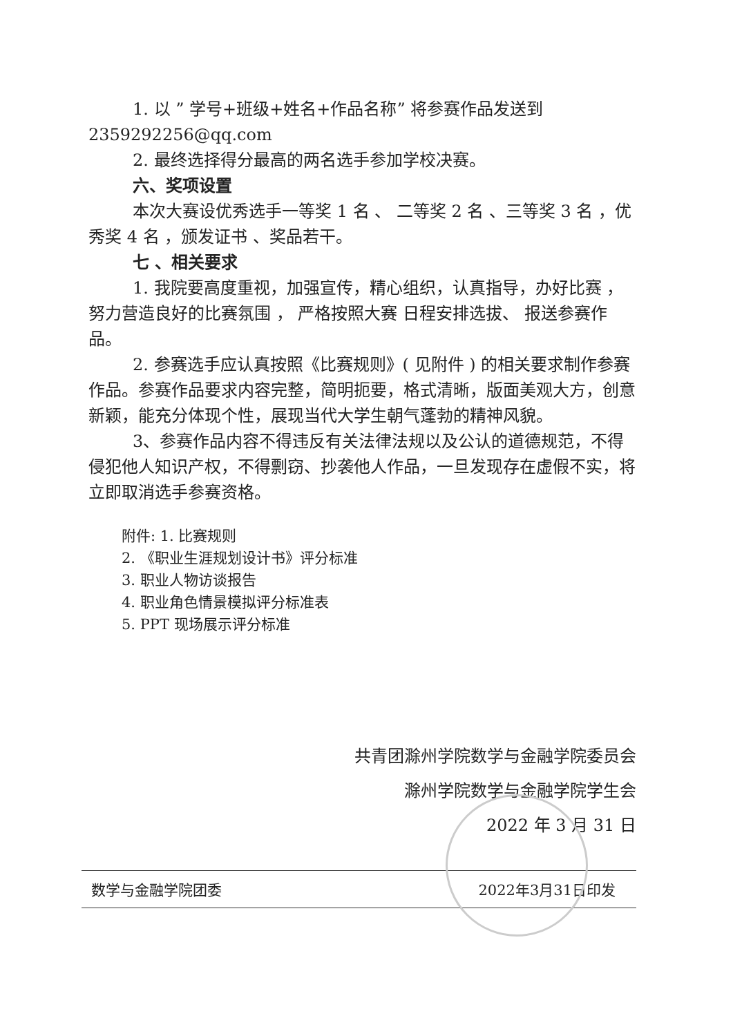1. 以 ” 学号+班级+姓名+作品名称” 将参赛作品发送到 2359292256@qq.com
2. 最终选择得分最高的两名选手参加学校决赛。
六、奖项设置
本次大赛设优秀选手一等奖 1 名 、 二等奖 2 名 、三等奖 3 名 ，优秀奖 4 名 ，颁发证书 、奖品若干。
七 、相关要求
1. 我院要高度重视，加强宣传，精心组织，认真指导，办好比赛 ， 努力营造良好的比赛氛围 ， 严格按照大赛 日程安排选拔、 报送参赛作品。
2. 参赛选手应认真按照《比赛规则》( 见附件 ) 的相关要求制作参赛作品。参赛作品要求内容完整，简明扼要，格式清晰，版面美观大方，创意新颖，能充分体现个性，展现当代大学生朝气蓬勃的精神风貌。
3、参赛作品内容不得违反有关法律法规以及公认的道德规范，不得侵犯他人知识产权，不得剽窃、抄袭他人作品，一旦发现存在虚假不实，将立即取消选手参赛资格。
附件: 1. 比赛规则
2. 《职业生涯规划设计书》评分标准
3. 职业人物访谈报告
4. 职业角色情景模拟评分标准表
5. PPT 现场展示评分标准
共青团滁州学院数学与金融学院委员会
滁州学院数学与金融学院学生会
2022 年 3 月 31 日
数学与金融学院团委 2022年3月31日印发